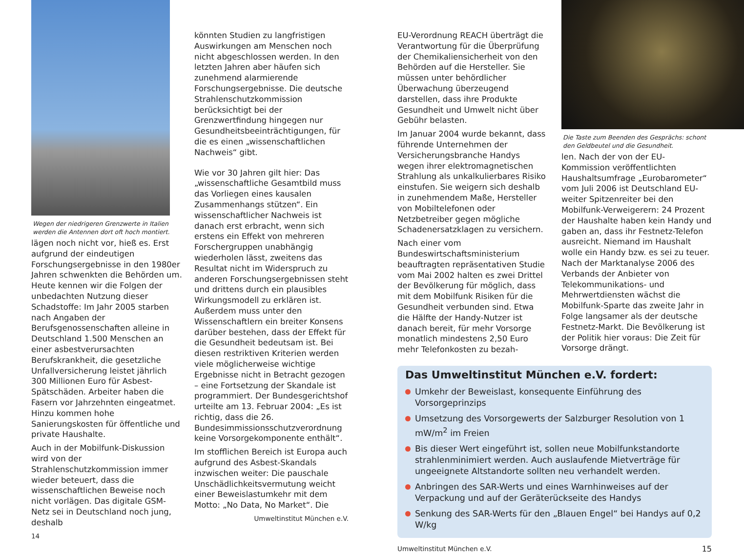Wegen der niedrigeren Grenzwerte in Italien werden die Antennen dort oft hoch montiert.
lägen noch nicht vor, hieß es. Erst aufgrund der eindeutigen Forschungsergebnisse in den 1980er Jahren schwenkten die Behörden um. Heute kennen wir die Folgen der unbedachten Nutzung dieser Schadstoffe: Im Jahr 2005 starben nach Angaben der Berufsgenossenschaften alleine in Deutschland 1.500 Menschen an einer asbestverursachten Berufskrankheit, die gesetzliche Unfallversicherung leistet jährlich 300 Millionen Euro für Asbest-Spätschäden. Arbeiter haben die Fasern vor Jahrzehnten eingeatmet. Hinzu kommen hohe Sanierungskosten für öffentliche und private Haushalte.
Auch in der Mobilfunk-Diskussion wird von der Strahlenschutzkommission immer wieder beteuert, dass die wissenschaftlichen Beweise noch nicht vorlägen. Das digitale GSM-Netz sei in Deutschland noch jung, deshalb
14
könnten Studien zu langfristigen Auswirkungen am Menschen noch nicht abgeschlossen werden. In den letzten Jahren aber häufen sich zunehmend alarmierende Forschungsergebnisse. Die deutsche Strahlenschutzkommission berücksichtigt bei der Grenzwertfindung hingegen nur Gesundheitsbeeinträchtigungen, für die es einen „wissenschaftlichen Nachweis“ gibt.
Wie vor 30 Jahren gilt hier: Das „wissenschaftliche Gesamtbild muss das Vorliegen eines kausalen Zusammenhangs stützen“. Ein wissenschaftlicher Nachweis ist danach erst erbracht, wenn sich erstens ein Effekt von mehreren Forschergruppen unabhängig wiederholen lässt, zweitens das Resultat nicht im Widerspruch zu anderen Forschungsergebnissen steht und drittens durch ein plausibles Wirkungsmodell zu erklären ist. Außerdem muss unter den Wissenschaftlern ein breiter Konsens darüber bestehen, dass der Effekt für die Gesundheit bedeutsam ist. Bei diesen restriktiven Kriterien werden viele möglicherweise wichtige Ergebnisse nicht in Betracht gezogen – eine Fortsetzung der Skandale ist programmiert. Der Bundesgerichtshof urteilte am 13. Februar 2004: „Es ist richtig, dass die 26. Bundesimmissionsschutzverordnung keine Vorsorgekomponente enthält“.
Im stofflichen Bereich ist Europa auch aufgrund des Asbest-Skandals inzwischen weiter: Die pauschale Unschädlichkeitsvermutung weicht einer Beweislastumkehr mit dem Motto: „No Data, No Market“. Die
Umweltinstitut München e.V.
EU-Verordnung REACH überträgt die Verantwortung für die Überprüfung der Chemikaliensicherheit von den Behörden auf die Hersteller. Sie müssen unter behördlicher Überwachung überzeugend darstellen, dass ihre Produkte Gesundheit und Umwelt nicht über Gebühr belasten.
Im Januar 2004 wurde bekannt, dass führende Unternehmen der Versicherungsbranche Handys wegen ihrer elektromagnetischen Strahlung als unkalkulierbares Risiko einstufen. Sie weigern sich deshalb in zunehmendem Maße, Hersteller von Mobiltelefonen oder Netzbetreiber gegen mögliche Schadenersatzklagen zu versichern.
Nach einer vom Bundeswirtschaftsministerium beauftragten repräsentativen Studie vom Mai 2002 halten es zwei Drittel der Bevölkerung für möglich, dass mit dem Mobilfunk Risiken für die Gesundheit verbunden sind. Etwa die Hälfte der Handy-Nutzer ist danach bereit, für mehr Vorsorge monatlich mindestens 2,50 Euro mehr Telefonkosten zu bezah-
Die Taste zum Beenden des Gesprächs: schont den Geldbeutel und die Gesundheit.
len. Nach der von der EU-Kommission veröffentlichten Haushaltsumfrage „Eurobarometer“ vom Juli 2006 ist Deutschland EU-weiter Spitzenreiter bei den Mobilfunk-Verweigerern: 24 Prozent der Haushalte haben kein Handy und gaben an, dass ihr Festnetz-Telefon ausreicht. Niemand im Haushalt wolle ein Handy bzw. es sei zu teuer. Nach der Marktanalyse 2006 des Verbands der Anbieter von Telekommunikations- und Mehrwertdiensten wächst die Mobilfunk-Sparte das zweite Jahr in Folge langsamer als der deutsche Festnetz-Markt. Die Bevölkerung ist der Politik hier voraus: Die Zeit für Vorsorge drängt.
Das Umweltinstitut München e.V. fordert:
Umkehr der Beweislast, konsequente Einführung des Vorsorgeprinzips
Umsetzung des Vorsorgewerts der Salzburger Resolution von 1 mW/m<sup>2</sup> im Freien
Bis dieser Wert eingeführt ist, sollen neue Mobilfunkstandorte strahlenminimiert werden. Auch auslaufende Mietverträge für ungeeignete Altstandorte sollten neu verhandelt werden.
Anbringen des SAR-Werts und eines Warnhinweises auf der Verpackung und auf der Geräterückseite des Handys
Senkung des SAR-Werts für den „Blauen Engel“ bei Handys auf 0,2 W/kg
Umweltinstitut München e.V. 15